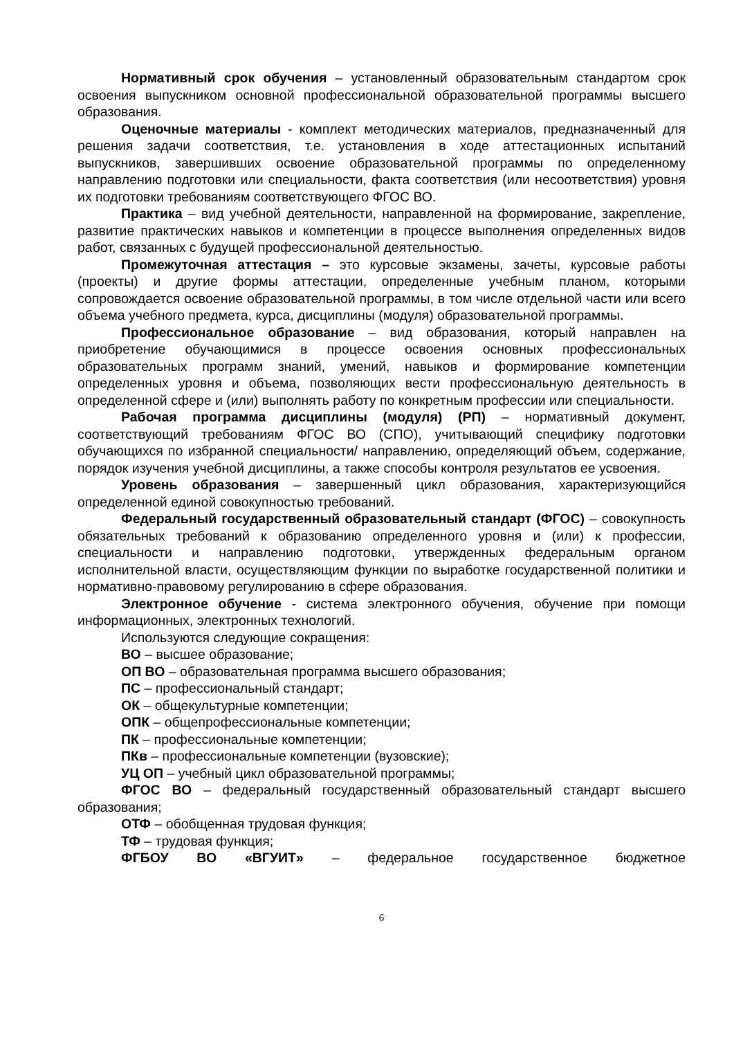Нормативный срок обучения – установленный образовательным стандартом срок освоения выпускником основной профессиональной образовательной программы высшего образования.
Оценочные материалы - комплект методических материалов, предназначенный для решения задачи соответствия, т.е. установления в ходе аттестационных испытаний выпускников, завершивших освоение образовательной программы по определенному направлению подготовки или специальности, факта соответствия (или несоответствия) уровня их подготовки требованиям соответствующего ФГОС ВО.
Практика – вид учебной деятельности, направленной на формирование, закрепление, развитие практических навыков и компетенции в процессе выполнения определенных видов работ, связанных с будущей профессиональной деятельностью.
Промежуточная аттестация – это курсовые экзамены, зачеты, курсовые работы (проекты) и другие формы аттестации, определенные учебным планом, которыми сопровождается освоение образовательной программы, в том числе отдельной части или всего объема учебного предмета, курса, дисциплины (модуля) образовательной программы.
Профессиональное образование – вид образования, который направлен на приобретение обучающимися в процессе освоения основных профессиональных образовательных программ знаний, умений, навыков и формирование компетенции определенных уровня и объема, позволяющих вести профессиональную деятельность в определенной сфере и (или) выполнять работу по конкретным профессии или специальности.
Рабочая программа дисциплины (модуля) (РП) – нормативный документ, соответствующий требованиям ФГОС ВО (СПО), учитывающий специфику подготовки обучающихся по избранной специальности/ направлению, определяющий объем, содержание, порядок изучения учебной дисциплины, а также способы контроля результатов ее усвоения.
Уровень образования – завершенный цикл образования, характеризующийся определенной единой совокупностью требований.
Федеральный государственный образовательный стандарт (ФГОС) – совокупность обязательных требований к образованию определенного уровня и (или) к профессии, специальности и направлению подготовки, утвержденных федеральным органом исполнительной власти, осуществляющим функции по выработке государственной политики и нормативно-правовому регулированию в сфере образования.
Электронное обучение - система электронного обучения, обучение при помощи информационных, электронных технологий.
Используются следующие сокращения:
ВО – высшее образование;
ОП ВО – образовательная программа высшего образования;
ПС – профессиональный стандарт;
ОК – общекультурные компетенции;
ОПК – общепрофессиональные компетенции;
ПК – профессиональные компетенции;
ПКв – профессиональные компетенции (вузовские);
УЦ ОП – учебный цикл образовательной программы;
ФГОС ВО – федеральный государственный образовательный стандарт высшего образования;
ОТФ – обобщенная трудовая функция;
ТФ – трудовая функция;
ФГБОУ ВО «ВГУИТ» – федеральное государственное бюджетное
6